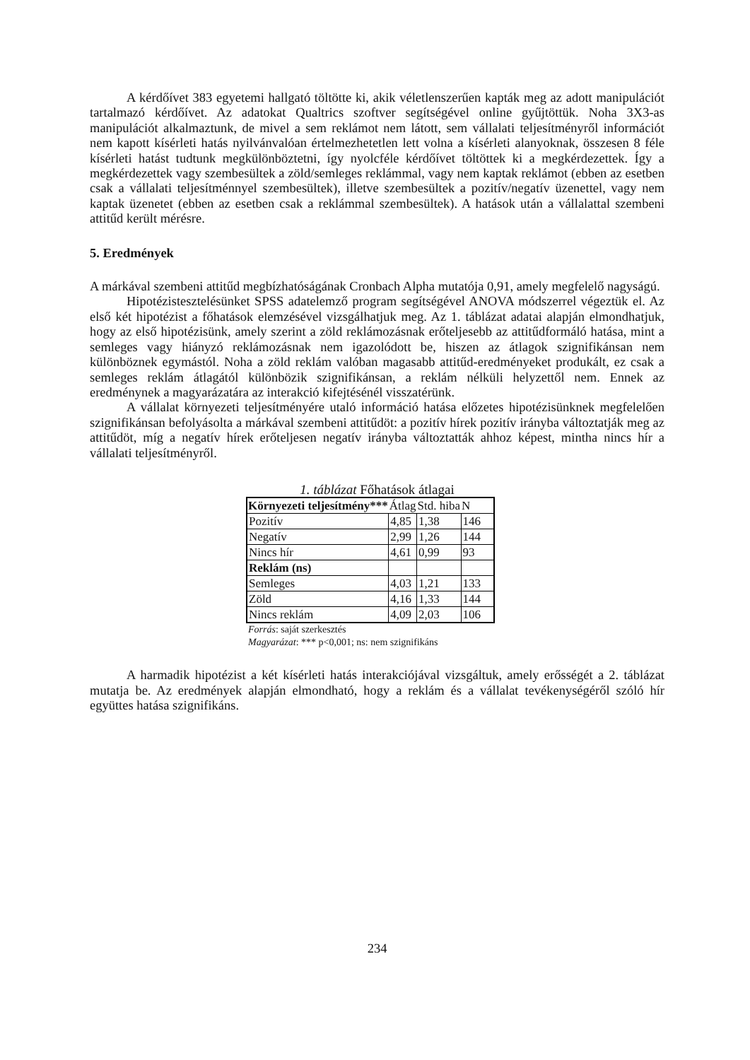A kérdőívet 383 egyetemi hallgató töltötte ki, akik véletlenszerűen kapták meg az adott manipulációt tartalmazó kérdőívet. Az adatokat Qualtrics szoftver segítségével online gyűjtöttük. Noha 3X3-as manipulációt alkalmaztunk, de mivel a sem reklámot nem látott, sem vállalati teljesítményről információt nem kapott kísérleti hatás nyilvánvalóan értelmezhetetlen lett volna a kísérleti alanyoknak, összesen 8 féle kísérleti hatást tudtunk megkülönböztetni, így nyolcféle kérdőívet töltöttek ki a megkérdezettek. Így a megkérdezettek vagy szembesültek a zöld/semleges reklámmal, vagy nem kaptak reklámot (ebben az esetben csak a vállalati teljesítménnyel szembesültek), illetve szembesültek a pozitív/negatív üzenettel, vagy nem kaptak üzenetet (ebben az esetben csak a reklámmal szembesültek). A hatások után a vállalattal szembeni attitűd került mérésre.
5. Eredmények
A márkával szembeni attitűd megbízhatóságának Cronbach Alpha mutatója 0,91, amely megfelelő nagyságú.
Hipotézistesztelésünket SPSS adatelemző program segítségével ANOVA módszerrel végeztük el. Az első két hipotézist a főhatások elemzésével vizsgálhatjuk meg. Az 1. táblázat adatai alapján elmondhatjuk, hogy az első hipotézisünk, amely szerint a zöld reklámozásnak erőteljesebb az attitűdformáló hatása, mint a semleges vagy hiányzó reklámozásnak nem igazolódott be, hiszen az átlagok szignifikánsan nem különböznek egymástól. Noha a zöld reklám valóban magasabb attitűd-eredményeket produkált, ez csak a semleges reklám átlagától különbözik szignifikánsan, a reklám nélküli helyzettől nem. Ennek az eredménynek a magyarázatára az interakció kifejtésénél visszatérünk.
A vállalat környezeti teljesítményére utaló információ hatása előzetes hipotézisünknek megfelelően szignifikánsan befolyásolta a márkával szembeni attitűdöt: a pozitív hírek pozitív irányba változtatják meg az attitűdöt, míg a negatív hírek erőteljesen negatív irányba változtatták ahhoz képest, mintha nincs hír a vállalati teljesítményről.
1. táblázat Főhatások átlagai
| Környezeti teljesítmény*** | Átlag | Std. hiba | N |
| --- | --- | --- | --- |
| Pozitív | 4,85 | 1,38 | 146 |
| Negatív | 2,99 | 1,26 | 144 |
| Nincs hír | 4,61 | 0,99 | 93 |
| Reklám (ns) | | | |
| Semleges | 4,03 | 1,21 | 133 |
| Zöld | 4,16 | 1,33 | 144 |
| Nincs reklám | 4,09 | 2,03 | 106 |
Forrás: saját szerkesztés
Magyarázat: *** p<0,001; ns: nem szignifikáns
A harmadik hipotézist a két kísérleti hatás interakciójával vizsgáltuk, amely erősségét a 2. táblázat mutatja be. Az eredmények alapján elmondható, hogy a reklám és a vállalat tevékenységéről szóló hír együttes hatása szignifikáns.
234